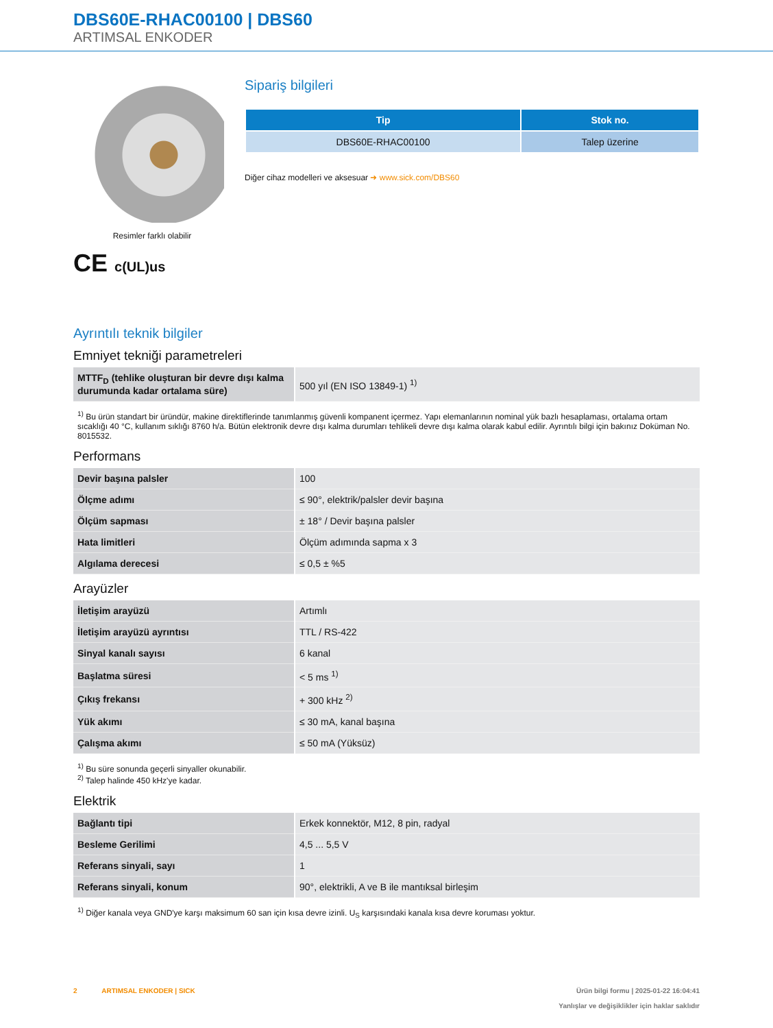DBS60E-RHAC00100 | DBS60
ARTIMSAL ENKODER
Resimler farklı olabilir
CE c(UL)us
Sipariş bilgileri
| Tip | Stok no. |
| --- | --- |
| DBS60E-RHAC00100 | Talep üzerine |
Diğer cihaz modelleri ve aksesuar ➜ www.sick.com/DBS60
Ayrıntılı teknik bilgiler
Emniyet tekniği parametreleri
| MTTF<sub>D</sub> (tehlike oluşturan bir devre dışı kalma durumunda kadar ortalama süre) | 500 yıl (EN ISO 13849-1) <sup>1)</sup> |
<sup>1)</sup> Bu ürün standart bir üründür, makine direktiflerinde tanımlanmış güvenli kompanent içermez. Yapı elemanlarının nominal yük bazlı hesaplaması, ortalama ortam sıcaklığı 40 °C, kullanım sıklığı 8760 h/a. Bütün elektronik devre dışı kalma durumları tehlikeli devre dışı kalma olarak kabul edilir. Ayrıntılı bilgi için bakınız Doküman No. 8015532.
Performans
| Devir başına palsler | 100 |
| Ölçme adımı | ≤ 90°, elektrik/palsler devir başına |
| Ölçüm sapması | ± 18° / Devir başına palsler |
| Hata limitleri | Ölçüm adımında sapma x 3 |
| Algılama derecesi | ≤ 0,5 ± %5 |
Arayüzler
| İletişim arayüzü | Artımlı |
| İletişim arayüzü ayrıntısı | TTL / RS-422 |
| Sinyal kanalı sayısı | 6 kanal |
| Başlatma süresi | < 5 ms <sup>1)</sup> |
| Çıkış frekansı | + 300 kHz <sup>2)</sup> |
| Yük akımı | ≤ 30 mA, kanal başına |
| Çalışma akımı | ≤ 50 mA (Yüksüz) |
<sup>1)</sup> Bu süre sonunda geçerli sinyaller okunabilir.
<sup>2)</sup> Talep halinde 450 kHz'ye kadar.
Elektrik
| Bağlantı tipi | Erkek konnektör, M12, 8 pin, radyal |
| Besleme Gerilimi | 4,5 ... 5,5 V |
| Referans sinyali, sayı | 1 |
| Referans sinyali, konum | 90°, elektrikli, A ve B ile mantıksal birleşim |
<sup>1)</sup> Diğer kanala veya GND'ye karşı maksimum 60 san için kısa devre izinli. U<sub>S</sub> karşısındaki kanala kısa devre koruması yoktur.
2 ARTIMSAL ENKODER | SICK
Ürün bilgi formu | 2025-01-22 16:04:41
Yanlışlar ve değişiklikler için haklar saklıdır